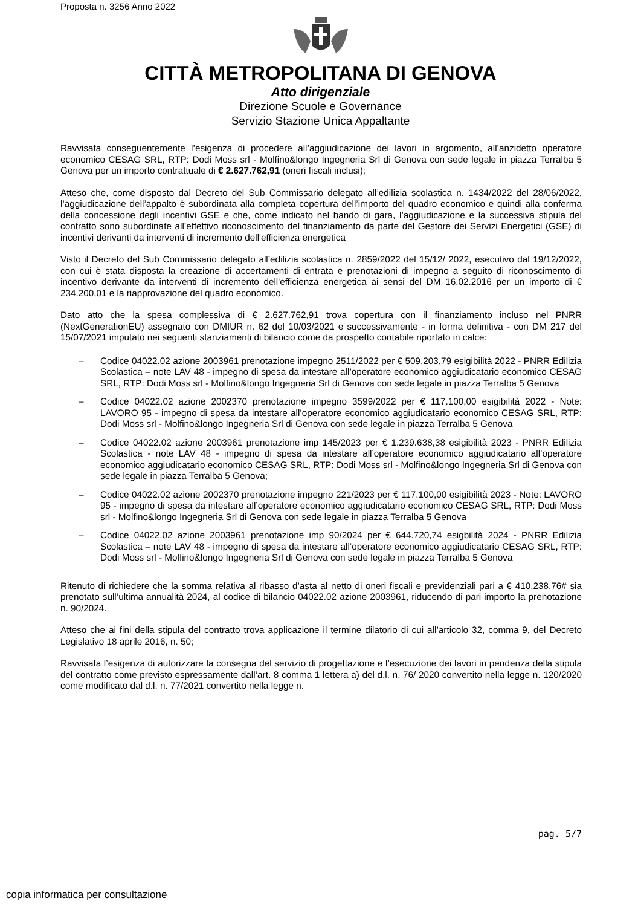Proposta n. 3256 Anno 2022
CITTÀ METROPOLITANA DI GENOVA
Atto dirigenziale
Direzione Scuole e Governance
Servizio Stazione Unica Appaltante
Ravvisata conseguentemente l’esigenza di procedere all’aggiudicazione dei lavori in argomento, all’anzidetto operatore economico CESAG SRL, RTP: Dodi Moss srl - Molfino&longo Ingegneria Srl di Genova con sede legale in piazza Terralba 5 Genova per un importo contrattuale di € 2.627.762,91 (oneri fiscali inclusi);
Atteso che, come disposto dal Decreto del Sub Commissario delegato all’edilizia scolastica n. 1434/2022 del 28/06/2022, l’aggiudicazione dell’appalto è subordinata alla completa copertura dell’importo del quadro economico e quindi alla conferma della concessione degli incentivi GSE e che, come indicato nel bando di gara, l’aggiudicazione e la successiva stipula del contratto sono subordinate all’effettivo riconoscimento del finanziamento da parte del Gestore dei Servizi Energetici (GSE) di incentivi derivanti da interventi di incremento dell'efficienza energetica
Visto il Decreto del Sub Commissario delegato all’edilizia scolastica n. 2859/2022 del 15/12/ 2022, esecutivo dal 19/12/2022, con cui è stata disposta la creazione di accertamenti di entrata e prenotazioni di impegno a seguito di riconoscimento di incentivo derivante da interventi di incremento dell'efficienza energetica ai sensi del DM 16.02.2016 per un importo di € 234.200,01 e la riapprovazione del quadro economico.
Dato atto che la spesa complessiva di € 2.627.762,91 trova copertura con il finanziamento incluso nel PNRR (NextGenerationEU) assegnato con DMIUR n. 62 del 10/03/2021 e successivamente - in forma definitiva - con DM 217 del 15/07/2021 imputato nei seguenti stanziamenti di bilancio come da prospetto contabile riportato in calce:
– Codice 04022.02 azione 2003961 prenotazione impegno 2511/2022 per € 509.203,79 esigibilità 2022 - PNRR Edilizia Scolastica – note LAV 48 - impegno di spesa da intestare all’operatore economico aggiudicatario economico CESAG SRL, RTP: Dodi Moss srl - Molfino&longo Ingegneria Srl di Genova con sede legale in piazza Terralba 5 Genova
– Codice 04022.02 azione 2002370 prenotazione impegno 3599/2022 per € 117.100,00 esigibilità 2022 - Note: LAVORO 95 - impegno di spesa da intestare all’operatore economico aggiudicatario economico CESAG SRL, RTP: Dodi Moss srl - Molfino&longo Ingegneria Srl di Genova con sede legale in piazza Terralba 5 Genova
– Codice 04022.02 azione 2003961 prenotazione imp 145/2023 per € 1.239.638,38 esigibilità 2023 - PNRR Edilizia Scolastica - note LAV 48 - impegno di spesa da intestare all’operatore economico aggiudicatario all’operatore economico aggiudicatario economico CESAG SRL, RTP: Dodi Moss srl - Molfino&longo Ingegneria Srl di Genova con sede legale in piazza Terralba 5 Genova;
– Codice 04022.02 azione 2002370 prenotazione impegno 221/2023 per € 117.100,00 esigibilità 2023 - Note: LAVORO 95 - impegno di spesa da intestare all’operatore economico aggiudicatario economico CESAG SRL, RTP: Dodi Moss srl - Molfino&longo Ingegneria Srl di Genova con sede legale in piazza Terralba 5 Genova
– Codice 04022.02 azione 2003961 prenotazione imp 90/2024 per € 644.720,74 esigbilità 2024 - PNRR Edilizia Scolastica – note LAV 48 - impegno di spesa da intestare all’operatore economico aggiudicatario CESAG SRL, RTP: Dodi Moss srl - Molfino&longo Ingegneria Srl di Genova con sede legale in piazza Terralba 5 Genova
Ritenuto di richiedere che la somma relativa al ribasso d’asta al netto di oneri fiscali e previdenziali pari a € 410.238,76# sia prenotato sull’ultima annualità 2024, al codice di bilancio 04022.02 azione 2003961, riducendo di pari importo la prenotazione n. 90/2024.
Atteso che ai fini della stipula del contratto trova applicazione il termine dilatorio di cui all’articolo 32, comma 9, del Decreto Legislativo 18 aprile 2016, n. 50;
Ravvisata l’esigenza di autorizzare la consegna del servizio di progettazione e l’esecuzione dei lavori in pendenza della stipula del contratto come previsto espressamente dall’art. 8 comma 1 lettera a) del d.l. n. 76/ 2020 convertito nella legge n. 120/2020 come modificato dal d.l. n. 77/2021 convertito nella legge n.
pag. 5/7
copia informatica per consultazione